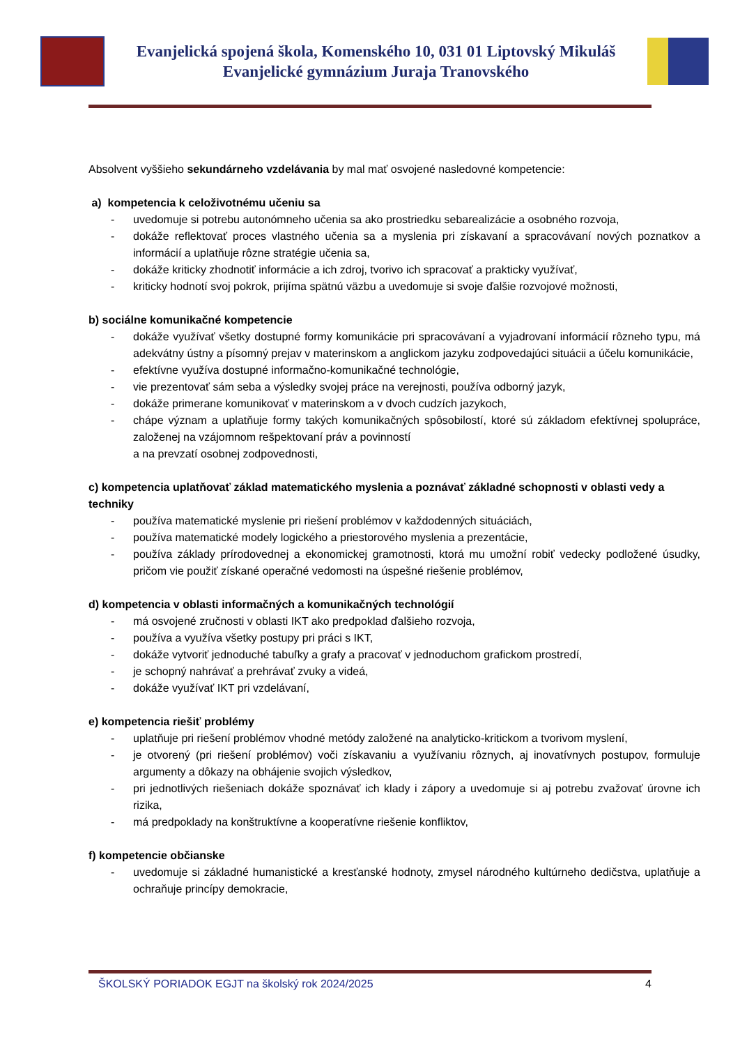Evanjelická spojená škola, Komenského 10, 031 01 Liptovský Mikuláš
Evanjelické gymnázium Juraja Tranovského
Absolvent vyššieho sekundárneho vzdelávania by mal mať osvojené nasledovné kompetencie:
a) kompetencia k celoživotnému učeniu sa
- uvedomuje si potrebu autonómneho učenia sa ako prostriedku sebarealizácie a osobného rozvoja,
- dokáže reflektovať proces vlastného učenia sa a myslenia pri získavaní a spracovávaní nových poznatkov a informácií a uplatňuje rôzne stratégie učenia sa,
- dokáže kriticky zhodnotiť informácie a ich zdroj, tvorivo ich spracovať a prakticky využívať,
- kriticky hodnotí svoj pokrok, prijíma spätnú väzbu a uvedomuje si svoje ďalšie rozvojové možnosti,
b) sociálne komunikačné kompetencie
- dokáže využívať všetky dostupné formy komunikácie pri spracovávaní a vyjadrovaní informácií rôzneho typu, má adekvátny ústny a písomný prejav v materinskom a anglickom jazyku zodpovedajúci situácii a účelu komunikácie,
- efektívne využíva dostupné informačno-komunikačné technológie,
- vie prezentovať sám seba a výsledky svojej práce na verejnosti, používa odborný jazyk,
- dokáže primerane komunikovať v materinskom a v dvoch cudzích jazykoch,
- chápe význam a uplatňuje formy takých komunikačných spôsobilostí, ktoré sú základom efektívnej spolupráce, založenej na vzájomnom rešpektovaní práv a povinností
a na prevzatí osobnej zodpovednosti,
c) kompetencia uplatňovať základ matematického myslenia a poznávať základné schopnosti v oblasti vedy a techniky
- používa matematické myslenie pri riešení problémov v každodenných situáciách,
- používa matematické modely logického a priestorového myslenia a prezentácie,
- používa základy prírodovednej a ekonomickej gramotnosti, ktorá mu umožní robiť vedecky podložené úsudky, pričom vie použiť získané operačné vedomosti na úspešné riešenie problémov,
d) kompetencia v oblasti informačných a komunikačných technológií
- má osvojené zručnosti v oblasti IKT ako predpoklad ďalšieho rozvoja,
- používa a využíva všetky postupy pri práci s IKT,
- dokáže vytvoriť jednoduché tabuľky a grafy a pracovať v jednoduchom grafickom prostredí,
- je schopný nahrávať a prehrávať zvuky a videá,
- dokáže využívať IKT pri vzdelávaní,
e) kompetencia riešiť problémy
- uplatňuje pri riešení problémov vhodné metódy založené na analyticko-kritickom a tvorivom myslení,
- je otvorený (pri riešení problémov) voči získavaniu a využívaniu rôznych, aj inovatívnych postupov, formuluje argumenty a dôkazy na obhájenie svojich výsledkov,
- pri jednotlivých riešeniach dokáže spoznávať ich klady i zápory a uvedomuje si aj potrebu zvažovať úrovne ich rizika,
- má predpoklady na konštruktívne a kooperatívne riešenie konfliktov,
f) kompetencie občianske
- uvedomuje si základné humanistické a kresťanské hodnoty, zmysel národného kultúrneho dedičstva, uplatňuje a ochraňuje princípy demokracie,
ŠKOLSKÝ PORIADOK EGJT na školský rok 2024/2025 4